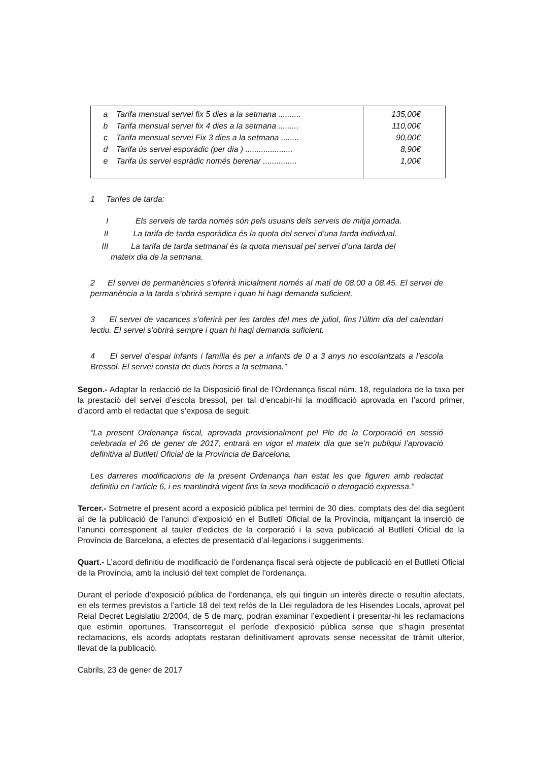| a Tarifa mensual servei fix 5 dies a la setmana .......... b Tarifa mensual servei fix 4 dies a la setmana ......... c Tarifa mensual servei Fix 3 dies a la setmana ........ d Tarifa ús servei esporàdic (per dia ) ..................... e Tarifa ús servei espràdic només berenar ............... | 135,00€ 110,00€ 90,00€ 8,90€ 1,00€ |
1 Tarifes de tarda:
I Els serveis de tarda només són pels usuaris dels serveis de mitja jornada.
II La tarifa de tarda esporàdica és la quota del servei d’una tarda individual.
III La tarifa de tarda setmanal és la quota mensual pel servei d’una tarda del
mateix dia de la setmana.
2 El servei de permanències s’oferirà inicialment només al matí de 08.00 a 08.45. El servei de permanència a la tarda s’obrirà sempre i quan hi hagi demanda suficient.
3 El servei de vacances s’oferirà per les tardes del mes de juliol, fins l’últim dia del calendari lectiu. El servei s’obrirà sempre i quan hi hagi demanda suficient.
4 El servei d’espai infants i família és per a infants de 0 a 3 anys no escolaritzats a l’escola Bressol. El servei consta de dues hores a la setmana.”
Segon.- Adaptar la redacció de la Disposició final de l’Ordenança fiscal núm. 18, reguladora de la taxa per la prestació del servei d’escola bressol, per tal d’encabir-hi la modificació aprovada en l’acord primer, d’acord amb el redactat que s’exposa de seguit:
“La present Ordenança fiscal, aprovada provisionalment pel Ple de la Corporació en sessió celebrada el 26 de gener de 2017, entrarà en vigor el mateix dia que se’n publiqui l’aprovació definitiva al Butlletí Oficial de la Província de Barcelona.
Les darreres modificacions de la present Ordenança han estat les que figuren amb redactat definitiu en l’article 6, i es mantindrà vigent fins la seva modificació o derogació expressa.”
Tercer.- Sotmetre el present acord a exposició pública pel termini de 30 dies, comptats des del dia següent al de la publicació de l’anunci d’exposició en el Butlletí Oficial de la Província, mitjançant la inserció de l’anunci corresponent al tauler d’edictes de la corporació i la seva publicació al Butlletí Oficial de la Província de Barcelona, a efectes de presentació d’al·legacions i suggeriments.
Quart.- L’acord definitiu de modificació de l’ordenança fiscal serà objecte de publicació en el Butlletí Oficial de la Província, amb la inclusió del text complet de l’ordenança.
Durant el període d’exposició pública de l’ordenança, els qui tinguin un interès directe o resultin afectats, en els termes previstos a l’article 18 del text refós de la Llei reguladora de les Hisendes Locals, aprovat pel Reial Decret Legislatiu 2/2004, de 5 de març, podran examinar l’expedient i presentar-hi les reclamacions que estimin oportunes. Transcorregut el període d’exposició pública sense que s’hagin presentat reclamacions, els acords adoptats restaran definitivament aprovats sense necessitat de tràmit ulterior, llevat de la publicació.
Cabrils, 23 de gener de 2017